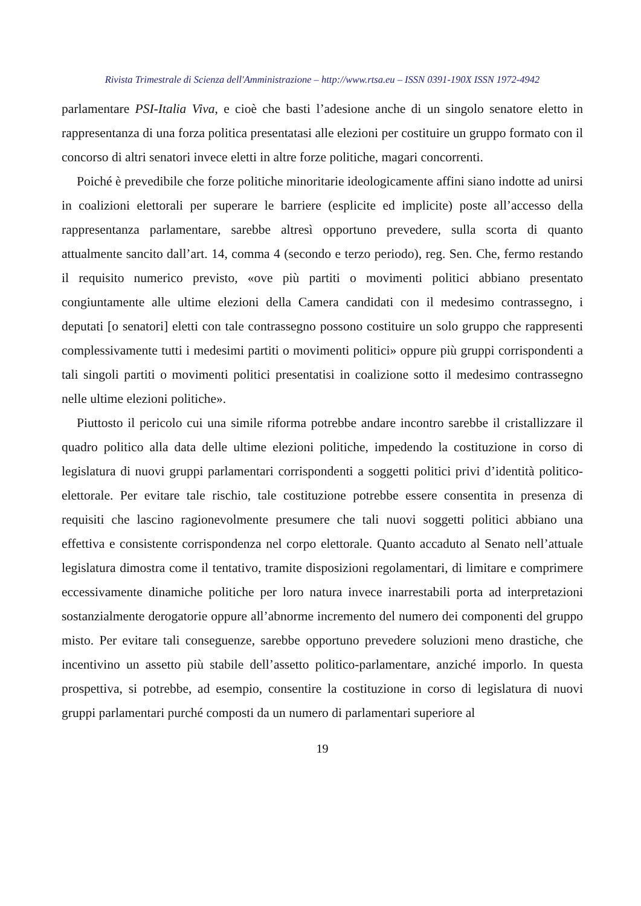Rivista Trimestrale di Scienza dell'Amministrazione – http://www.rtsa.eu – ISSN 0391-190X ISSN 1972-4942
parlamentare PSI-Italia Viva, e cioè che basti l’adesione anche di un singolo senatore eletto in rappresentanza di una forza politica presentatasi alle elezioni per costituire un gruppo formato con il concorso di altri senatori invece eletti in altre forze politiche, magari concorrenti.
Poiché è prevedibile che forze politiche minoritarie ideologicamente affini siano indotte ad unirsi in coalizioni elettorali per superare le barriere (esplicite ed implicite) poste all’accesso della rappresentanza parlamentare, sarebbe altresì opportuno prevedere, sulla scorta di quanto attualmente sancito dall’art. 14, comma 4 (secondo e terzo periodo), reg. Sen. Che, fermo restando il requisito numerico previsto, «ove più partiti o movimenti politici abbiano presentato congiuntamente alle ultime elezioni della Camera candidati con il medesimo contrassegno, i deputati [o senatori] eletti con tale contrassegno possono costituire un solo gruppo che rappresenti complessivamente tutti i medesimi partiti o movimenti politici» oppure più gruppi corrispondenti a tali singoli partiti o movimenti politici presentatisi in coalizione sotto il medesimo contrassegno nelle ultime elezioni politiche».
Piuttosto il pericolo cui una simile riforma potrebbe andare incontro sarebbe il cristallizzare il quadro politico alla data delle ultime elezioni politiche, impedendo la costituzione in corso di legislatura di nuovi gruppi parlamentari corrispondenti a soggetti politici privi d’identità politico-elettorale. Per evitare tale rischio, tale costituzione potrebbe essere consentita in presenza di requisiti che lascino ragionevolmente presumere che tali nuovi soggetti politici abbiano una effettiva e consistente corrispondenza nel corpo elettorale. Quanto accaduto al Senato nell’attuale legislatura dimostra come il tentativo, tramite disposizioni regolamentari, di limitare e comprimere eccessivamente dinamiche politiche per loro natura invece inarrestabili porta ad interpretazioni sostanzialmente derogatorie oppure all’abnorme incremento del numero dei componenti del gruppo misto. Per evitare tali conseguenze, sarebbe opportuno prevedere soluzioni meno drastiche, che incentivino un assetto più stabile dell’assetto politico-parlamentare, anziché imporlo. In questa prospettiva, si potrebbe, ad esempio, consentire la costituzione in corso di legislatura di nuovi gruppi parlamentari purché composti da un numero di parlamentari superiore al
19